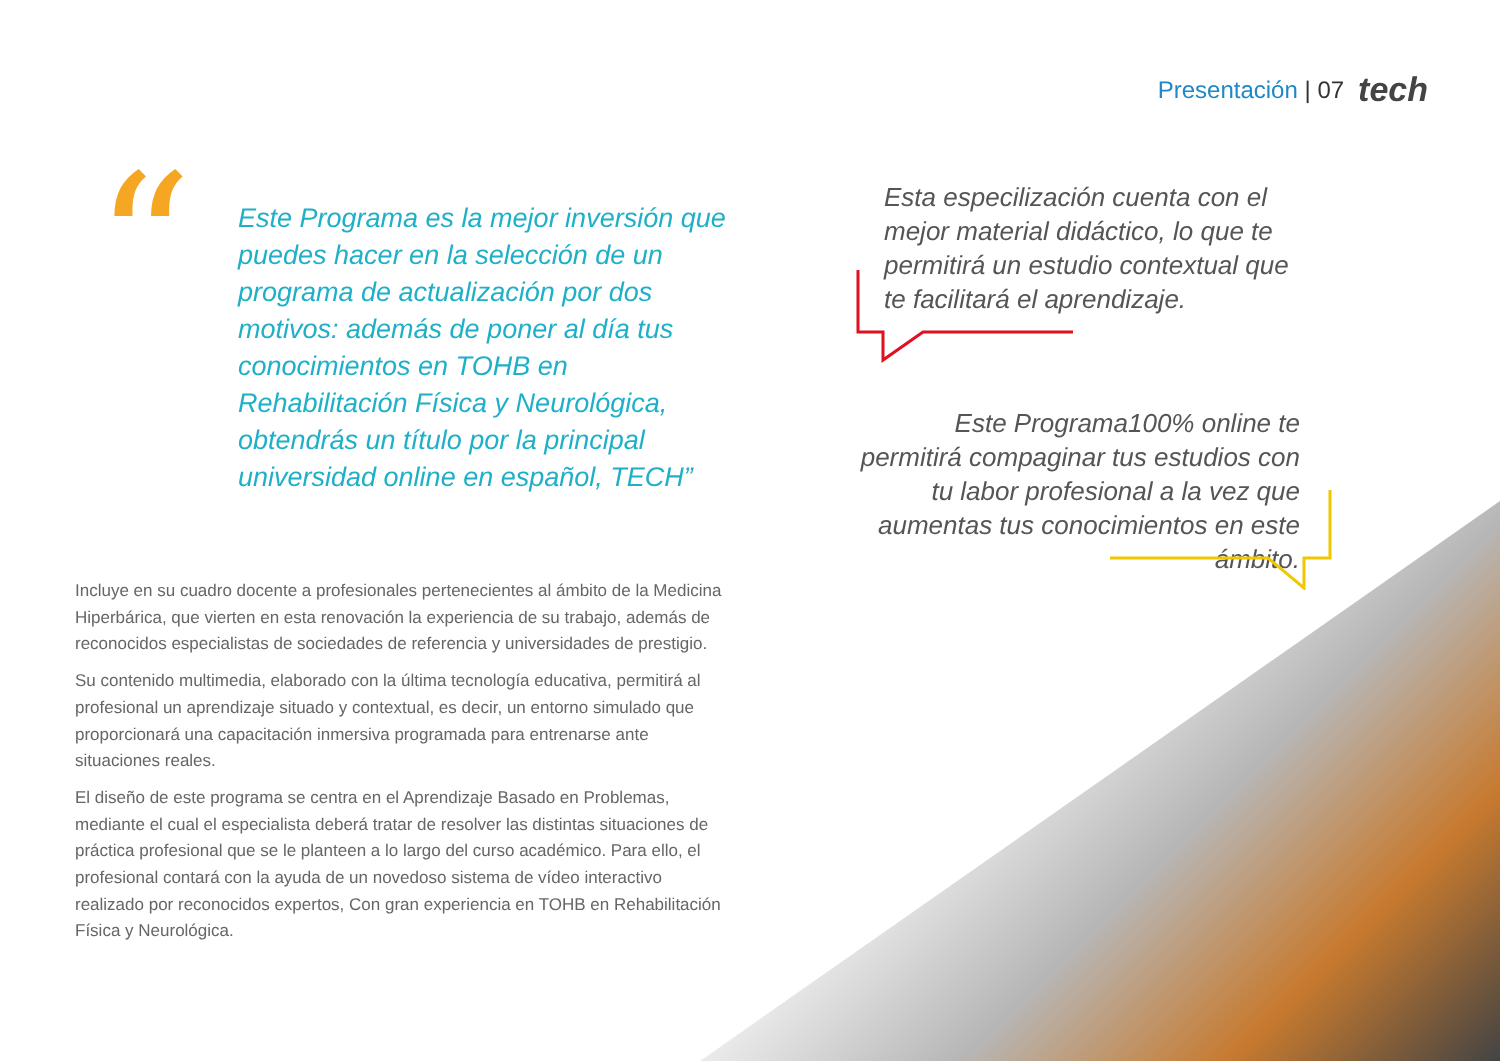Presentación | 07 tech
“
Este Programa es la mejor inversión que puedes hacer en la selección de un programa de actualización por dos motivos: además de poner al día tus conocimientos en TOHB en Rehabilitación Física y Neurológica, obtendrás un título por la principal universidad online en español, TECH”
Incluye en su cuadro docente a profesionales pertenecientes al ámbito de la Medicina Hiperbárica, que vierten en esta renovación la experiencia de su trabajo, además de reconocidos especialistas de sociedades de referencia y universidades de prestigio.
Su contenido multimedia, elaborado con la última tecnología educativa, permitirá al profesional un aprendizaje situado y contextual, es decir, un entorno simulado que proporcionará una capacitación inmersiva programada para entrenarse ante situaciones reales.
El diseño de este programa se centra en el Aprendizaje Basado en Problemas, mediante el cual el especialista deberá tratar de resolver las distintas situaciones de práctica profesional que se le planteen a lo largo del curso académico. Para ello, el profesional contará con la ayuda de un novedoso sistema de vídeo interactivo realizado por reconocidos expertos, Con gran experiencia en TOHB en Rehabilitación Física y Neurológica.
Esta especilización cuenta con el mejor material didáctico, lo que te permitirá un estudio contextual que te facilitará el aprendizaje.
Este Programa100% online te permitirá compaginar tus estudios con tu labor profesional a la vez que aumentas tus conocimientos en este ámbito.